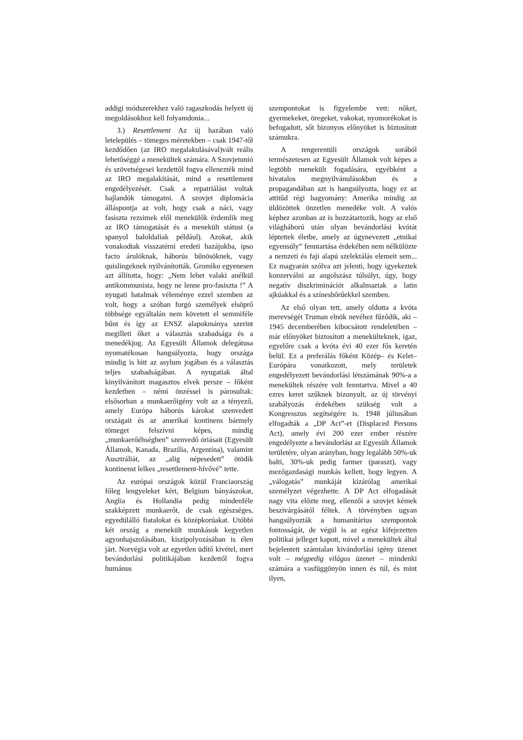addigi módszerekhez való ragaszkodás helyett új megoldásokhoz kell folyamdonia...
3.) Resettlement Az új hazában való letelepülés – tömeges méretekben – csak 1947-től kezdődően (az IRO megalakulásával)vált reális lehetőséggé a menekültek számára. A Szovjetunió és szövetségesei kezdettől fogva ellenezték mind az IRO megalakítását, mind a resettlement engedélyezését. Csak a repatriálást voltak hajlandók támogatni. A szovjet diplomácia álláspontja az volt, hogy csak a náci, vagy fasiszta rezsimek elől menekülők érdemlik meg az IRO támogatását és a menekült státust (a spanyol baloldaliak például). Azokat, akik vonakodtak visszatérni eredeti hazájukba, ipso facto árulóknak, háborús bűnösöknek, vagy quislingeknek nyilvánították. Gromiko egyenesen azt állította, hogy: „Nem lehet valaki anélkül antikommunista, hogy ne lenne pro-fasiszta !” A nyugati hatalmak véleménye ezzel szemben az volt, hogy a szóban forgó személyek elsöprő többsége egyáltalán nem követett el semmiféle bűnt és így az ENSZ alapokmánya szerint megilleti őket a választás szabadsága és a menedékjog. Az Egyesült Államok delegátusa nyomatékosan hangsúlyozta, hogy országa mindig is hitt az asylum jogában és a választás teljes szabadságában. A nyugatiak által kinyilvánított magasztos elvek persze – főként kezdetben – némi önzéssel is párosultak: elsősorban a munkaerőigény volt az a tényező, amely Európa háborús károkat szenvedett országait és az amerikai kontinens bármely tömeget felszívni képes, mindig „munkaerőéhségben” szenvedő óriásait (Egyesült Államok, Kanada, Brazília, Argentína), valamint Ausztráliát, az „alig népesedett” ötödik kontinenst lelkes „resettlement-hívővé” tette.
Az európai országok közül Franciaország főleg lengyeleket kért, Belgium bányászokat, Anglia és Hollandia pedig mindenféle szakképzett munkaerőt, de csak egészséges, egyedülálló fiatalokat és középkorúakat. Utóbbi két ország a menekült munkások kegyetlen agyonhajszolásában, kiszipolyozásában is élen járt. Norvégia volt az egyetlen üdítő kivétel, mert bevándorlási politikájában kezdettől fogva humánus
szempontokat is figyelembe vett: nőket, gyermekeket, öregeket, vakokat, nyomorékokat is befogadott, sőt bizonyos előnyöket is biztosított számukra.
A tengerentúli országok sorából természetesen az Egyesült Államok volt képes a legtöbb menekült fogadására, egyébként a hivatalos megnyilvánulásokban és a propagandában azt is hangsúlyozta, hogy ez az attitűd régi hagyomány: Amerika mindig az üldözöttek önzetlen menedéke volt. A valós képhez azonban az is hozzátartozik, hogy az első világháború után olyan bevándorlási kvótát léptettek életbe, amely az úgynevezett „etnikai egyensúly” fenntartása érdekében nem nélkülözte a nemzeti és faji alapú szelektálás elemeit sem... Ez magyarán szólva azt jelenti, hogy igyekeztek konzerválni az angolszász túlsúlyt, úgy, hogy negatív diszkriminációt alkalmaztak a latin ajkúakkal és a színesbőrűekkel szemben.
Az első olyan tett, amely oldotta a kvóta merevségét Truman elnök nevéhez fűződik, aki – 1945 decemberében kibocsátott rendeletében – már előnyöket biztosított a menekülteknek, igaz, egyelőre csak a kvóta évi 40 ezer fős keretén belül. Ez a preferálás főként Közép– és Kelet–Európára vonatkozott, mely területek engedélyezett bevándorlási létszámának 90%-a a menekültek részére volt fenntartva. Mivel a 40 ezres keret szűknek bizonyult, az új törvényi szabályozás érdekében szükség volt a Kongresszus segítségére is. 1948 júliusában elfogadták a „DP Act”-et (Displaced Persons Act), amely évi 200 ezer ember részére engedélyezte a bevándorlást az Egyesült Államok területére, olyan arányban, hogy legalább 50%-uk balti, 30%-uk pedig farmer (paraszt), vagy mezőgazdasági munkás kellett, hogy legyen. A „válogatás” munkáját kizárólag amerikai személyzet végezhette. A DP Act elfogadását nagy vita előzte meg, ellenzői a szovjet kémek beszivárgásától féltek. A törvényben ugyan hangsúlyozták a humanitárius szempontok fontosságát, de végül is az egész kifejezetten politikai jelleget kapott, mivel a menekültek által bejelentett számtalan kivándorlási igény üzenet volt – mégpedig világos üzenet – mindenki számára a vasfüggönyön innen és túl, és mint ilyen,